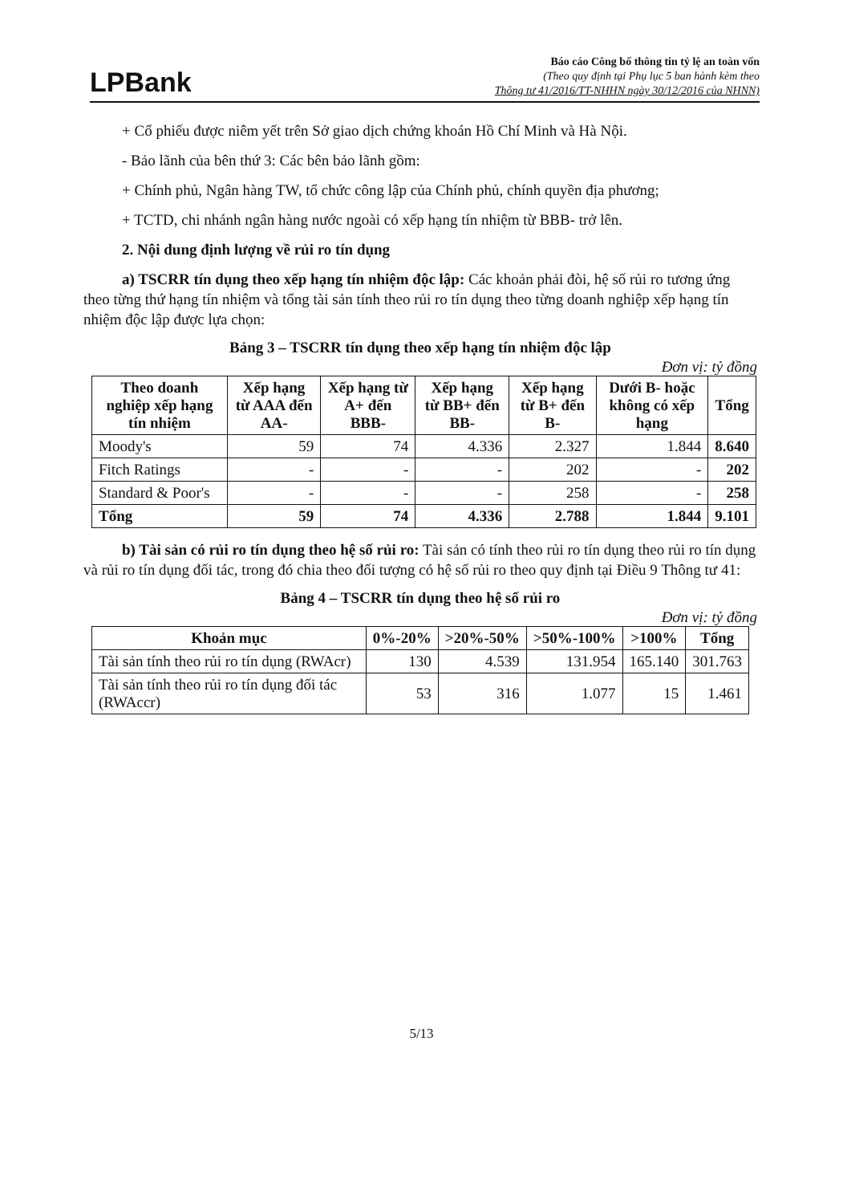LPBank
Báo cáo Công bố thông tin tỷ lệ an toàn vốn
(Theo quy định tại Phụ lục 5 ban hành kèm theo
Thông tư 41/2016/TT-NHHN ngày 30/12/2016 của NHNN)
+ Cổ phiếu được niêm yết trên Sở giao dịch chứng khoán Hồ Chí Minh và Hà Nội.
- Bảo lãnh của bên thứ 3: Các bên bảo lãnh gồm:
+ Chính phủ, Ngân hàng TW, tổ chức công lập của Chính phủ, chính quyền địa phương;
+ TCTD, chi nhánh ngân hàng nước ngoài có xếp hạng tín nhiệm từ BBB- trở lên.
2. Nội dung định lượng về rủi ro tín dụng
a) TSCRR tín dụng theo xếp hạng tín nhiệm độc lập: Các khoản phải đòi, hệ số rủi ro tương ứng theo từng thứ hạng tín nhiệm và tổng tài sản tính theo rủi ro tín dụng theo từng doanh nghiệp xếp hạng tín nhiệm độc lập được lựa chọn:
Bảng 3 – TSCRR tín dụng theo xếp hạng tín nhiệm độc lập
Đơn vị: tỷ đồng
| Theo doanh nghiệp xếp hạng tín nhiệm | Xếp hạng từ AAA đến AA- | Xếp hạng từ A+ đến BBB- | Xếp hạng từ BB+ đến BB- | Xếp hạng từ B+ đến B- | Dưới B- hoặc không có xếp hạng | Tổng |
| --- | --- | --- | --- | --- | --- | --- |
| Moody's | 59 | 74 | 4.336 | 2.327 | 1.844 | 8.640 |
| Fitch Ratings | - | - | - | 202 | - | 202 |
| Standard & Poor's | - | - | - | 258 | - | 258 |
| Tổng | 59 | 74 | 4.336 | 2.788 | 1.844 | 9.101 |
b) Tài sản có rủi ro tín dụng theo hệ số rủi ro: Tài sản có tính theo rủi ro tín dụng theo rủi ro tín dụng và rủi ro tín dụng đối tác, trong đó chia theo đối tượng có hệ số rủi ro theo quy định tại Điều 9 Thông tư 41:
Bảng 4 – TSCRR tín dụng theo hệ số rủi ro
Đơn vị: tỷ đồng
| Khoản mục | 0%-20% | >20%-50% | >50%-100% | >100% | Tổng |
| --- | --- | --- | --- | --- | --- |
| Tài sản tính theo rủi ro tín dụng (RWAcr) | 130 | 4.539 | 131.954 | 165.140 | 301.763 |
| Tài sản tính theo rủi ro tín dụng đối tác (RWAccr) | 53 | 316 | 1.077 | 15 | 1.461 |
5/13